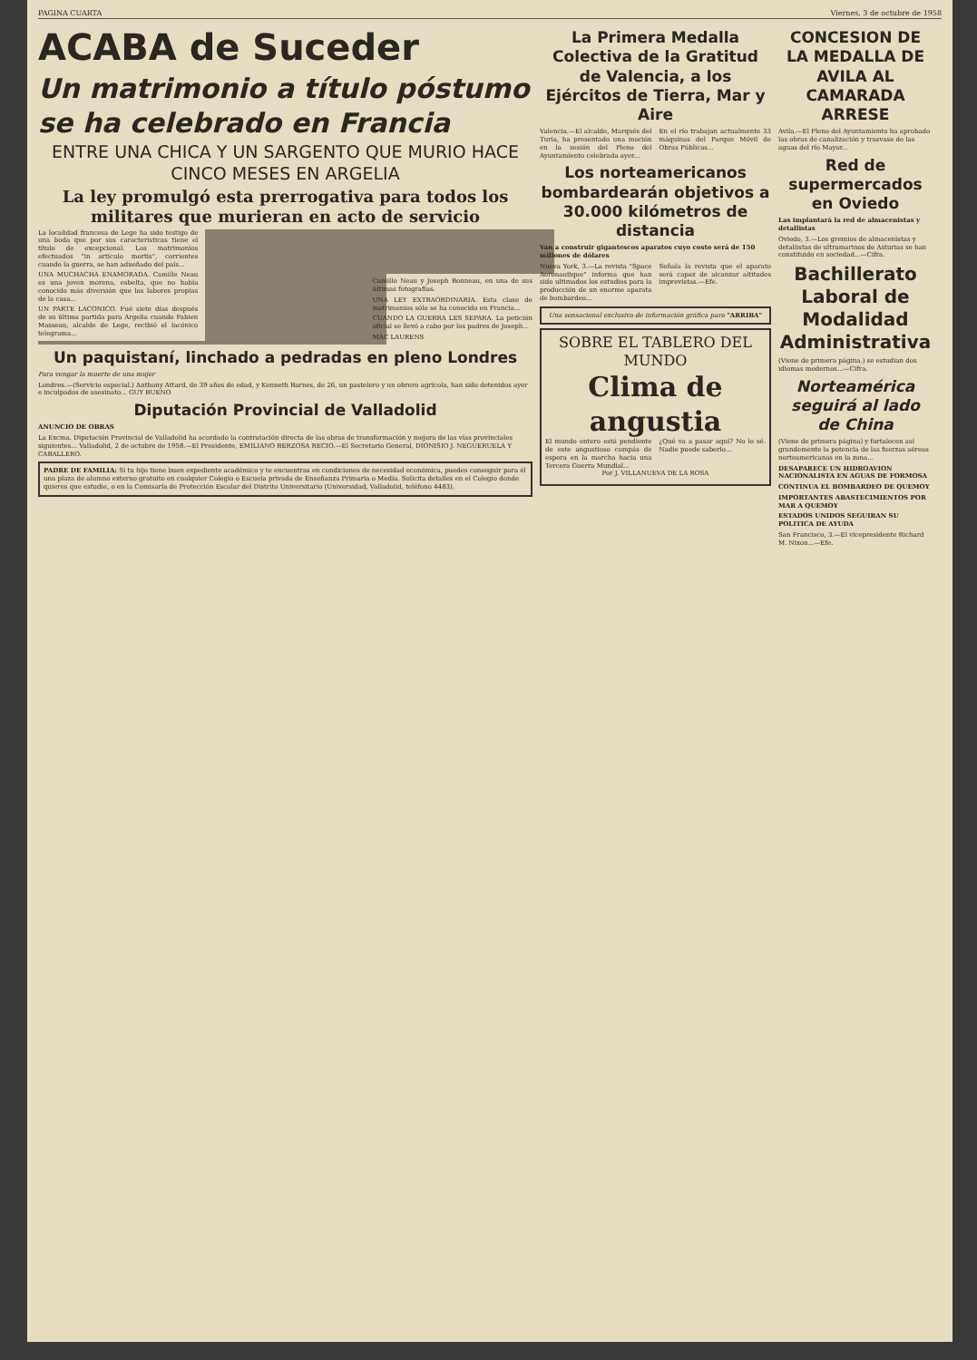PAGINA CUARTA Viernes, 3 de octubre de 1958
ACABA de Suceder
Un matrimonio a título póstumo se ha celebrado en Francia
ENTRE UNA CHICA Y UN SARGENTO QUE MURIO HACE CINCO MESES EN ARGELIA
La ley promulgó esta prerrogativa para todos los militares que murieran en acto de servicio
La localidad francesa de Lege ha sido testigo de una boda que por sus características tiene el título de excepcional. Los matrimonios efectuados "in artículo mortis", corrientes cuando la guerra, se han adueñado del país...
UNA MUCHACHA ENAMORADA. Camille Neau es una joven morena, esbelta, que no había conocido más diversión que las labores propias de la casa...
UN PARTE LACONICO. Fué siete días después de su última partida para Argelia cuando Fabien Masseau, alcalde de Lege, recibió el lacónico telegrama...
Camillo Neau y Joseph Bonneau, en una de sus últimas fotografías.
UNA LEY EXTRAORDINARIA. Esta clase de matrimonios sólo se ha conocido en Francia...
CUANDO LA GUERRA LES SEPARA. La petición oficial se llevó a cabo por los padres de Joseph...
MAC LAURENS
Un paquistaní, linchado a pedradas en pleno Londres
Para vengar la muerte de una mujer
Londres.—(Servicio especial.) Anthony Attard, de 39 años de edad, y Kenneth Barnes, de 26, un pastelero y un obrero agrícola, han sido detenidos ayer e inculpados de asesinato... GUY BUENO
Diputación Provincial de Valladolid
ANUNCIO DE OBRAS
La Excma. Diputación Provincial de Valladolid ha acordado la contratación directa de las obras de transformación y mejora de las vías provinciales siguientes... Valladolid, 2 de octubre de 1958.—El Presidente, EMILIANO BERZOSA RECIO.—El Secretario General, DIONISIO J. NEGUERUELA Y CABALLERO.
PADRE DE FAMILIA: Si tu hijo tiene buen expediente académico y te encuentras en condiciones de necesidad económica, puedes conseguir para él una plaza de alumno externo gratuito en cualquier Colegio o Escuela privada de Enseñanza Primaria o Media. Solicita detalles en el Colegio donde quieres que estudie, o en la Comisaría de Protección Escolar del Distrito Universitario (Universidad, Valladolid, teléfono 4483).
La Primera Medalla Colectiva de la Gratitud de Valencia, a los Ejércitos de Tierra, Mar y Aire
Valencia.—El alcalde, Marqués del Turia, ha presentado una moción en la sesión del Pleno del Ayuntamiento celebrada ayer...
En el río trabajan actualmente 33 máquinas del Parque Móvil de Obras Públicas...
Los norteamericanos bombardearán objetivos a 30.000 kilómetros de distancia
Van a construir gigantescos aparatos cuyo costo será de 150 millones de dólares
Nueva York, 3.—La revista "Space Aeronautique" informa que han sido ultimados los estudios para la producción de un enorme aparato de bombardeo...
Señala la revista que el aparato será capaz de alcanzar altitudes imprevistas.—Efe.
Una sensacional exclusiva de información gráfica para "ARRIBA"
SOBRE EL TABLERO DEL MUNDO
Clima de angustia
El mundo entero está pendiente de este angustioso compás de espera en la marcha hacia una Tercera Guerra Mundial...
¿Qué va a pasar aquí? No lo sé. Nadie puede saberlo...
Por J. VILLANUEVA DE LA ROSA
CONCESION DE LA MEDALLA DE AVILA AL CAMARADA ARRESE
Avila.—El Pleno del Ayuntamiento ha aprobado las obras de canalización y trasvase de las aguas del río Mayor...
Red de supermercados en Oviedo
Las implantará la red de almacenistas y detallistas
Oviedo, 3.—Los gremios de almacenistas y detallistas de ultramarinos de Asturias se han constituido en sociedad...—Cifra.
Bachillerato Laboral de Modalidad Administrativa
(Viene de primera página.) se estudian dos idiomas modernos...—Cifra.
Norteamérica seguirá al lado de China
(Viene de primera página) y fortalecen así grandemente la potencia de las fuerzas aéreas norteamericanas en la zona...
DESAPARECE UN HIDROAVION NACIONALISTA EN AGUAS DE FORMOSA
CONTINUA EL BOMBARDEO DE QUEMOY
IMPORTANTES ABASTECIMIENTOS POR MAR A QUEMOY
ESTADOS UNIDOS SEGUIRAN SU POLITICA DE AYUDA
San Francisco, 3.—El vicepresidente Richard M. Nixon...—Efe.